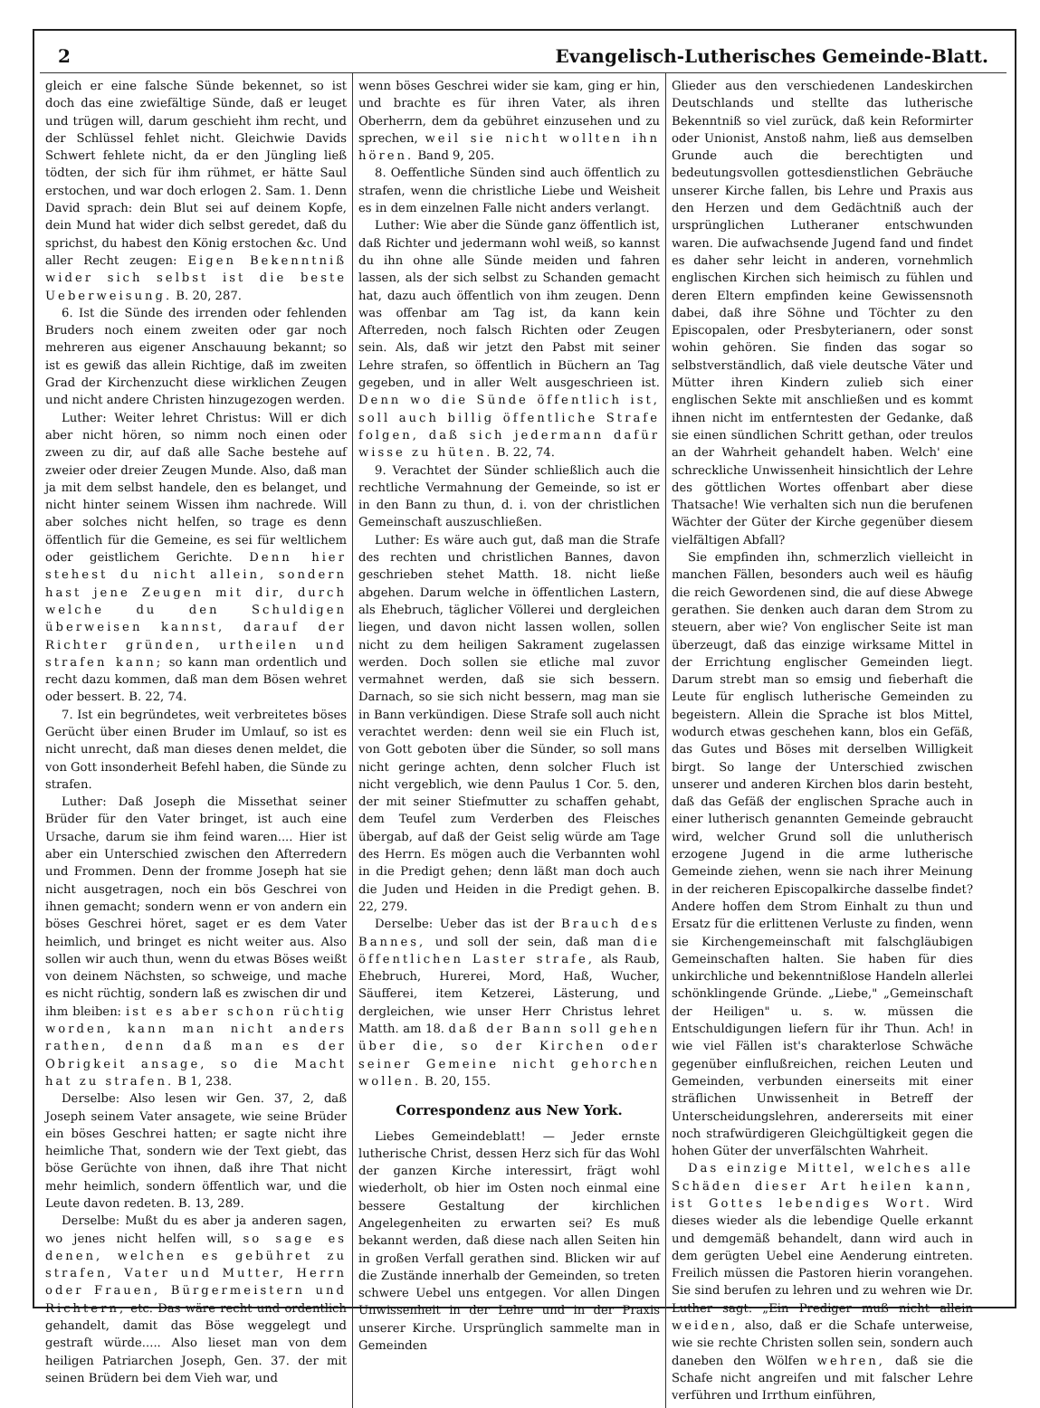2 Evangelisch-Lutherisches Gemeinde-Blatt.
gleich er eine falsche Sünde bekennet, so ist doch das eine zwiefältige Sünde, daß er leuget und trügen will, darum geschieht ihm recht, und der Schlüssel fehlet nicht. Gleichwie Davids Schwert fehlete nicht, da er den Jüngling ließ tödten, der sich für ihm rühmet, er hätte Saul erstochen, und war doch erlogen 2. Sam. 1. Denn David sprach: dein Blut sei auf deinem Kopfe, dein Mund hat wider dich selbst geredet, daß du sprichst, du habest den König erstochen &c. Und aller Recht zeugen: Eigen Bekenntniß wider sich selbst ist die beste Ueberweisung. B. 20, 287.
6. Ist die Sünde des irrenden oder fehlenden Bruders noch einem zweiten oder gar noch mehreren aus eigener Anschauung bekannt; so ist es gewiß das allein Richtige, daß im zweiten Grad der Kirchenzucht diese wirklichen Zeugen und nicht andere Christen hinzugezogen werden.
Luther: Weiter lehret Christus: Will er dich aber nicht hören, so nimm noch einen oder zween zu dir, auf daß alle Sache bestehe auf zweier oder dreier Zeugen Munde. Also, daß man ja mit dem selbst handele, den es belanget, und nicht hinter seinem Wissen ihm nachrede. Will aber solches nicht helfen, so trage es denn öffentlich für die Gemeine, es sei für weltlichem oder geistlichem Gerichte. Denn hier stehest du nicht allein, sondern hast jene Zeugen mit dir, durch welche du den Schuldigen überweisen kannst, darauf der Richter gründen, urtheilen und strafen kann; so kann man ordentlich und recht dazu kommen, daß man dem Bösen wehret oder bessert. B. 22, 74.
7. Ist ein begründetes, weit verbreitetes böses Gerücht über einen Bruder im Umlauf, so ist es nicht unrecht, daß man dieses denen meldet, die von Gott insonderheit Befehl haben, die Sünde zu strafen.
Luther: Daß Joseph die Missethat seiner Brüder für den Vater bringet, ist auch eine Ursache, darum sie ihm feind waren.... Hier ist aber ein Unterschied zwischen den Afterredern und Frommen. Denn der fromme Joseph hat sie nicht ausgetragen, noch ein bös Geschrei von ihnen gemacht; sondern wenn er von andern ein böses Geschrei höret, saget er es dem Vater heimlich, und bringet es nicht weiter aus. Also sollen wir auch thun, wenn du etwas Böses weißt von deinem Nächsten, so schweige, und mache es nicht rüchtig, sondern laß es zwischen dir und ihm bleiben: ist es aber schon rüchtig worden, kann man nicht anders rathen, denn daß man es der Obrigkeit ansage, so die Macht hat zu strafen. B 1, 238.
Derselbe: Also lesen wir Gen. 37, 2, daß Joseph seinem Vater ansagete, wie seine Brüder ein böses Geschrei hatten; er sagte nicht ihre heimliche That, sondern wie der Text giebt, das böse Gerüchte von ihnen, daß ihre That nicht mehr heimlich, sondern öffentlich war, und die Leute davon redeten. B. 13, 289.
Derselbe: Mußt du es aber ja anderen sagen, wo jenes nicht helfen will, so sage es denen, welchen es gebühret zu strafen, Vater und Mutter, Herrn oder Frauen, Bürgermeistern und Richtern, etc. Das wäre recht und ordentlich gehandelt, damit das Böse weggelegt und gestraft würde..... Also lieset man von dem heiligen Patriarchen Joseph, Gen. 37. der mit seinen Brüdern bei dem Vieh war, und
wenn böses Geschrei wider sie kam, ging er hin, und brachte es für ihren Vater, als ihren Oberherrn, dem da gebühret einzusehen und zu sprechen, weil sie nicht wollten ihn hören. Band 9, 205.
8. Oeffentliche Sünden sind auch öffentlich zu strafen, wenn die christliche Liebe und Weisheit es in dem einzelnen Falle nicht anders verlangt.
Luther: Wie aber die Sünde ganz öffentlich ist, daß Richter und jedermann wohl weiß, so kannst du ihn ohne alle Sünde meiden und fahren lassen, als der sich selbst zu Schanden gemacht hat, dazu auch öffentlich von ihm zeugen. Denn was offenbar am Tag ist, da kann kein Afterreden, noch falsch Richten oder Zeugen sein. Als, daß wir jetzt den Pabst mit seiner Lehre strafen, so öffentlich in Büchern an Tag gegeben, und in aller Welt ausgeschrieen ist. Denn wo die Sünde öffentlich ist, soll auch billig öffentliche Strafe folgen, daß sich jedermann dafür wisse zu hüten. B. 22, 74.
9. Verachtet der Sünder schließlich auch die rechtliche Vermahnung der Gemeinde, so ist er in den Bann zu thun, d. i. von der christlichen Gemeinschaft auszuschließen.
Luther: Es wäre auch gut, daß man die Strafe des rechten und christlichen Bannes, davon geschrieben stehet Matth. 18. nicht ließe abgehen. Darum welche in öffentlichen Lastern, als Ehebruch, täglicher Völlerei und dergleichen liegen, und davon nicht lassen wollen, sollen nicht zu dem heiligen Sakrament zugelassen werden. Doch sollen sie etliche mal zuvor vermahnet werden, daß sie sich bessern. Darnach, so sie sich nicht bessern, mag man sie in Bann verkündigen. Diese Strafe soll auch nicht verachtet werden: denn weil sie ein Fluch ist, von Gott geboten über die Sünder, so soll mans nicht geringe achten, denn solcher Fluch ist nicht vergeblich, wie denn Paulus 1 Cor. 5. den, der mit seiner Stiefmutter zu schaffen gehabt, dem Teufel zum Verderben des Fleisches übergab, auf daß der Geist selig würde am Tage des Herrn. Es mögen auch die Verbannten wohl in die Predigt gehen; denn läßt man doch auch die Juden und Heiden in die Predigt gehen. B. 22, 279.
Derselbe: Ueber das ist der Brauch des Bannes, und soll der sein, daß man die öffentlichen Laster strafe, als Raub, Ehebruch, Hurerei, Mord, Haß, Wucher, Säufferei, item Ketzerei, Lästerung, und dergleichen, wie unser Herr Christus lehret Matth. am 18. daß der Bann soll gehen über die, so der Kirchen oder seiner Gemeine nicht gehorchen wollen. B. 20, 155.
Correspondenz aus New York.
Liebes Gemeindeblatt! — Jeder ernste lutherische Christ, dessen Herz sich für das Wohl der ganzen Kirche interessirt, frägt wohl wiederholt, ob hier im Osten noch einmal eine bessere Gestaltung der kirchlichen Angelegenheiten zu erwarten sei? Es muß bekannt werden, daß diese nach allen Seiten hin in großen Verfall gerathen sind. Blicken wir auf die Zustände innerhalb der Gemeinden, so treten schwere Uebel uns entgegen. Vor allen Dingen Unwissenheit in der Lehre und in der Praxis unserer Kirche. Ursprünglich sammelte man in Gemeinden
Glieder aus den verschiedenen Landeskirchen Deutschlands und stellte das lutherische Bekenntniß so viel zurück, daß kein Reformirter oder Unionist, Anstoß nahm, ließ aus demselben Grunde auch die berechtigten und bedeutungsvollen gottesdienstlichen Gebräuche unserer Kirche fallen, bis Lehre und Praxis aus den Herzen und dem Gedächtniß auch der ursprünglichen Lutheraner entschwunden waren. Die aufwachsende Jugend fand und findet es daher sehr leicht in anderen, vornehmlich englischen Kirchen sich heimisch zu fühlen und deren Eltern empfinden keine Gewissensnoth dabei, daß ihre Söhne und Töchter zu den Episcopalen, oder Presbyterianern, oder sonst wohin gehören. Sie finden das sogar so selbstverständlich, daß viele deutsche Väter und Mütter ihren Kindern zulieb sich einer englischen Sekte mit anschließen und es kommt ihnen nicht im entferntesten der Gedanke, daß sie einen sündlichen Schritt gethan, oder treulos an der Wahrheit gehandelt haben. Welch' eine schreckliche Unwissenheit hinsichtlich der Lehre des göttlichen Wortes offenbart aber diese Thatsache! Wie verhalten sich nun die berufenen Wächter der Güter der Kirche gegenüber diesem vielfältigen Abfall?
Sie empfinden ihn, schmerzlich vielleicht in manchen Fällen, besonders auch weil es häufig die reich Gewordenen sind, die auf diese Abwege gerathen. Sie denken auch daran dem Strom zu steuern, aber wie? Von englischer Seite ist man überzeugt, daß das einzige wirksame Mittel in der Errichtung englischer Gemeinden liegt. Darum strebt man so emsig und fieberhaft die Leute für englisch lutherische Gemeinden zu begeistern. Allein die Sprache ist blos Mittel, wodurch etwas geschehen kann, blos ein Gefäß, das Gutes und Böses mit derselben Willigkeit birgt. So lange der Unterschied zwischen unserer und anderen Kirchen blos darin besteht, daß das Gefäß der englischen Sprache auch in einer lutherisch genannten Gemeinde gebraucht wird, welcher Grund soll die unlutherisch erzogene Jugend in die arme lutherische Gemeinde ziehen, wenn sie nach ihrer Meinung in der reicheren Episcopalkirche dasselbe findet? Andere hoffen dem Strom Einhalt zu thun und Ersatz für die erlittenen Verluste zu finden, wenn sie Kirchengemeinschaft mit falschgläubigen Gemeinschaften halten. Sie haben für dies unkirchliche und bekenntnißlose Handeln allerlei schönklingende Gründe. „Liebe," „Gemeinschaft der Heiligen" u. s. w. müssen die Entschuldigungen liefern für ihr Thun. Ach! in wie viel Fällen ist's charakterlose Schwäche gegenüber einflußreichen, reichen Leuten und Gemeinden, verbunden einerseits mit einer sträflichen Unwissenheit in Betreff der Unterscheidungslehren, andererseits mit einer noch strafwürdigeren Gleichgültigkeit gegen die hohen Güter der unverfälschten Wahrheit.
Das einzige Mittel, welches alle Schäden dieser Art heilen kann, ist Gottes lebendiges Wort. Wird dieses wieder als die lebendige Quelle erkannt und demgemäß behandelt, dann wird auch in dem gerügten Uebel eine Aenderung eintreten. Freilich müssen die Pastoren hierin vorangehen. Sie sind berufen zu lehren und zu wehren wie Dr. Luther sagt: „Ein Prediger muß nicht allein weiden, also, daß er die Schafe unterweise, wie sie rechte Christen sollen sein, sondern auch daneben den Wölfen wehren, daß sie die Schafe nicht angreifen und mit falscher Lehre verführen und Irrthum einführen,